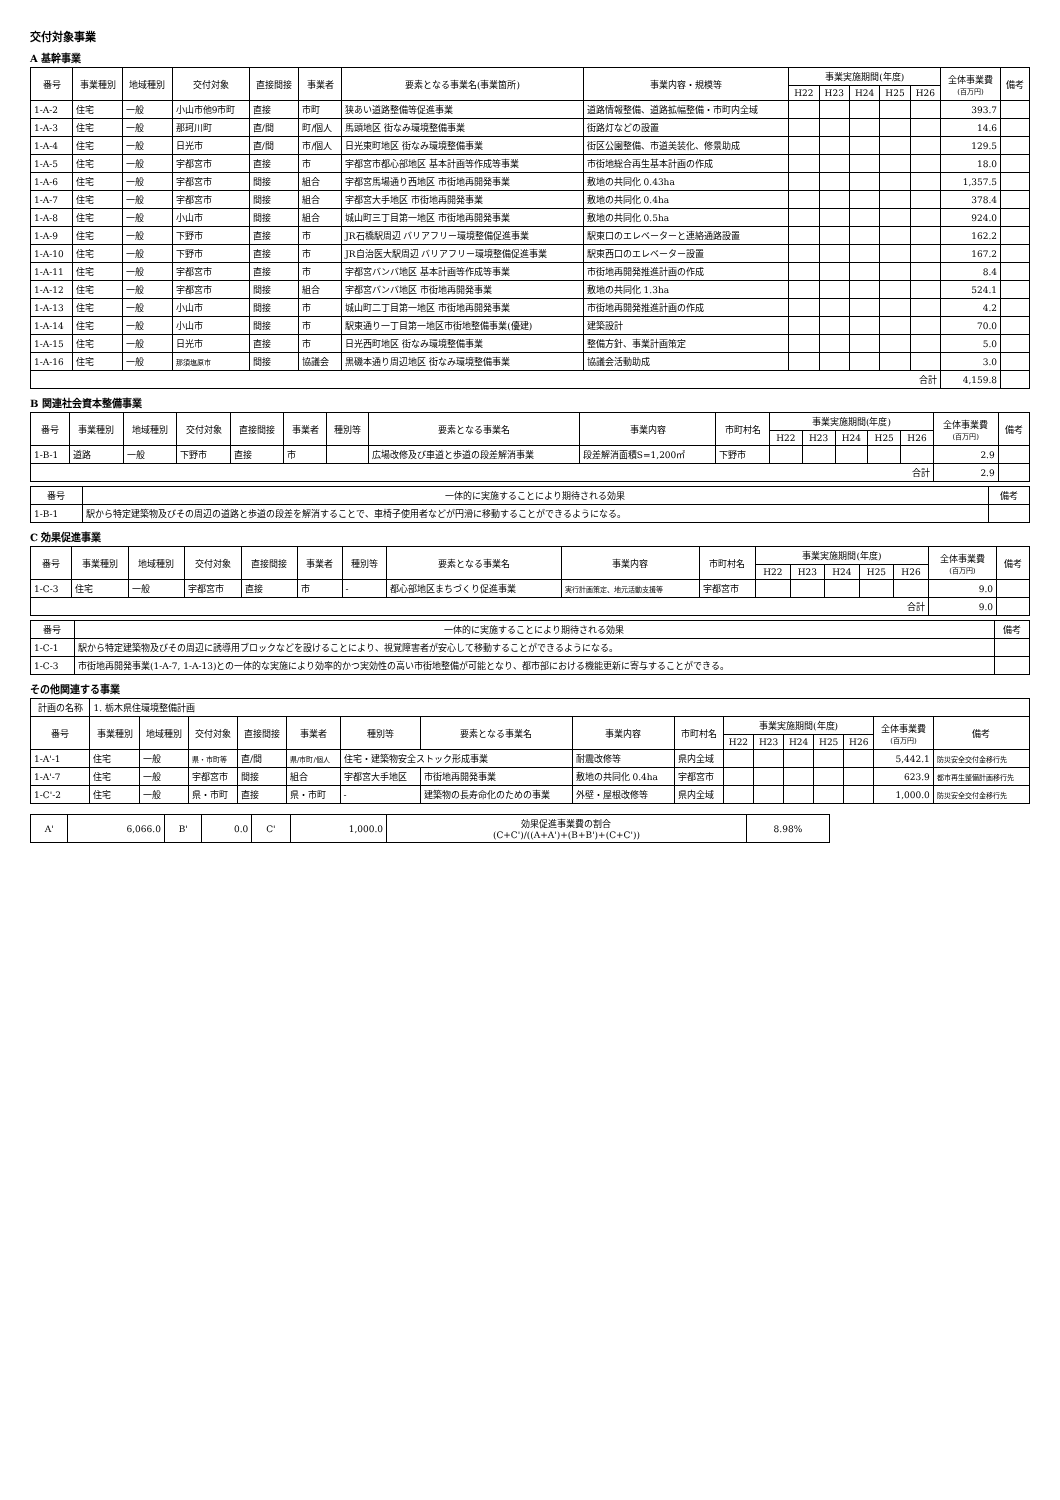交付対象事業
A 基幹事業
| 番号 | 事業種別 | 地域種別 | 交付対象 | 直接間接 | 事業者 | 要素となる事業名(事業箇所) | 事業内容・規模等 | 事業実施期間(年度) | | | | | 全体事業費 (百万円) | 備考 |
| --- | --- | --- | --- | --- | --- | --- | --- | --- | --- | --- | --- | --- | --- | --- |
| | | | | | | | | H22 | H23 | H24 | H25 | H26 | | |
| 1-A-2 | 住宅 | 一般 | 小山市他9市町 | 直接 | 市町 | 狭あい道路整備等促進事業 | 道路情報整備、道路拡幅整備・市町内全域 | | | | | | 393.7 | |
| 1-A-3 | 住宅 | 一般 | 那珂川町 | 直/間 | 町/個人 | 馬頭地区 街なみ環境整備事業 | 街路灯などの設置 | | | | | | 14.6 | |
| 1-A-4 | 住宅 | 一般 | 日光市 | 直/間 | 市/個人 | 日光東町地区 街なみ環境整備事業 | 街区公園整備、市道美装化、修景助成 | | | | | | 129.5 | |
| 1-A-5 | 住宅 | 一般 | 宇都宮市 | 直接 | 市 | 宇都宮市都心部地区 基本計画等作成等事業 | 市街地総合再生基本計画の作成 | | | | | | 18.0 | |
| 1-A-6 | 住宅 | 一般 | 宇都宮市 | 間接 | 組合 | 宇都宮馬場通り西地区 市街地再開発事業 | 敷地の共同化 0.43ha | | | | | | 1,357.5 | |
| 1-A-7 | 住宅 | 一般 | 宇都宮市 | 間接 | 組合 | 宇都宮大手地区 市街地再開発事業 | 敷地の共同化 0.4ha | | | | | | 378.4 | |
| 1-A-8 | 住宅 | 一般 | 小山市 | 間接 | 組合 | 城山町三丁目第一地区 市街地再開発事業 | 敷地の共同化 0.5ha | | | | | | 924.0 | |
| 1-A-9 | 住宅 | 一般 | 下野市 | 直接 | 市 | JR石橋駅周辺 バリアフリー環境整備促進事業 | 駅東口のエレベーターと連絡通路設置 | | | | | | 162.2 | |
| 1-A-10 | 住宅 | 一般 | 下野市 | 直接 | 市 | JR自治医大駅周辺 バリアフリー環境整備促進事業 | 駅東西口のエレベーター設置 | | | | | | 167.2 | |
| 1-A-11 | 住宅 | 一般 | 宇都宮市 | 直接 | 市 | 宇都宮バンバ地区 基本計画等作成等事業 | 市街地再開発推進計画の作成 | | | | | | 8.4 | |
| 1-A-12 | 住宅 | 一般 | 宇都宮市 | 間接 | 組合 | 宇都宮バンバ地区 市街地再開発事業 | 敷地の共同化 1.3ha | | | | | | 524.1 | |
| 1-A-13 | 住宅 | 一般 | 小山市 | 間接 | 市 | 城山町二丁目第一地区 市街地再開発事業 | 市街地再開発推進計画の作成 | | | | | | 4.2 | |
| 1-A-14 | 住宅 | 一般 | 小山市 | 間接 | 市 | 駅東通り一丁目第一地区市街地整備事業(優建) | 建築設計 | | | | | | 70.0 | |
| 1-A-15 | 住宅 | 一般 | 日光市 | 直接 | 市 | 日光西町地区 街なみ環境整備事業 | 整備方針、事業計画策定 | | | | | | 5.0 | |
| 1-A-16 | 住宅 | 一般 | 那須塩原市 | 間接 | 協議会 | 黒磯本通り周辺地区 街なみ環境整備事業 | 協議会活動助成 | | | | | | 3.0 | |
| 合計 | | | | | | | | | | | | | 4,159.8 | |
B 関連社会資本整備事業
| 番号 | 事業種別 | 地域種別 | 交付対象 | 直接間接 | 事業者 | 種別等 | 要素となる事業名 | 事業内容 | 市町村名 | 事業実施期間(年度) | | | | | 全体事業費 (百万円) | 備考 |
| --- | --- | --- | --- | --- | --- | --- | --- | --- | --- | --- | --- | --- | --- | --- | --- | --- |
| | | | | | | | | | | H22 | H23 | H24 | H25 | H26 | | |
| 1-B-1 | 道路 | 一般 | 下野市 | 直接 | 市 | | 広場改修及び車道と歩道の段差解消事業 | 段差解消面積S=1,200㎡ | 下野市 | | | | | | 2.9 | |
| 合計 | | | | | | | | | | | | | | | 2.9 | |
| 番号 | 一体的に実施することにより期待される効果 | 備考 |
| --- | --- | --- |
| 1-B-1 | 駅から特定建築物及びその周辺の道路と歩道の段差を解消することで、車椅子使用者などが円滑に移動することができるようになる。 | |
C 効果促進事業
| 番号 | 事業種別 | 地域種別 | 交付対象 | 直接間接 | 事業者 | 種別等 | 要素となる事業名 | 事業内容 | 市町村名 | 事業実施期間(年度) | | | | | 全体事業費 (百万円) | 備考 |
| --- | --- | --- | --- | --- | --- | --- | --- | --- | --- | --- | --- | --- | --- | --- | --- | --- |
| | | | | | | | | | | H22 | H23 | H24 | H25 | H26 | | |
| 1-C-3 | 住宅 | 一般 | 宇都宮市 | 直接 | 市 | - | 都心部地区まちづくり促進事業 | 実行計画策定、地元活動支援等 | 宇都宮市 | | | | | | 9.0 | |
| 合計 | | | | | | | | | | | | | | | 9.0 | |
| 番号 | 一体的に実施することにより期待される効果 | 備考 |
| --- | --- | --- |
| 1-C-1 | 駅から特定建築物及びその周辺に誘導用ブロックなどを設けることにより、視覚障害者が安心して移動することができるようになる。 | |
| 1-C-3 | 市街地再開発事業(1-A-7, 1-A-13)との一体的な実施により効率的かつ実効性の高い市街地整備が可能となり、都市部における機能更新に寄与することができる。 | |
その他関連する事業
| 計画の名称 | 1. 栃木県住環境整備計画 | | | | | | | | | | | | | | | |
| 番号 | 事業種別 | 地域種別 | 交付対象 | 直接間接 | 事業者 | 種別等 | 要素となる事業名 | 事業内容 | 市町村名 | 事業実施期間(年度) | | | | | 全体事業費 (百万円) | 備考 |
| | | | | | | | | | | H22 | H23 | H24 | H25 | H26 | | |
| 1-A'-1 | 住宅 | 一般 | 県・市町等 | 直/間 | 県/市町/個人 | 住宅・建築物安全ストック形成事業 | | 耐震改修等 | 県内全域 | | | | | | 5,442.1 | 防災安全交付金移行先 |
| 1-A'-7 | 住宅 | 一般 | 宇都宮市 | 間接 | 組合 | 宇都宮大手地区 | 市街地再開発事業 | 敷地の共同化 0.4ha | 宇都宮市 | | | | | | 623.9 | 都市再生整備計画移行先 |
| 1-C'-2 | 住宅 | 一般 | 県・市町 | 直接 | 県・市町 | - | 建築物の長寿命化のための事業 | 外壁・屋根改修等 | 県内全域 | | | | | | 1,000.0 | 防災安全交付金移行先 |
| A' | 6,066.0 | B' | 0.0 | C' | 1,000.0 | 効果促進事業費の割合 (C+C')/((A+A')+(B+B')+(C+C')) | 8.98% |